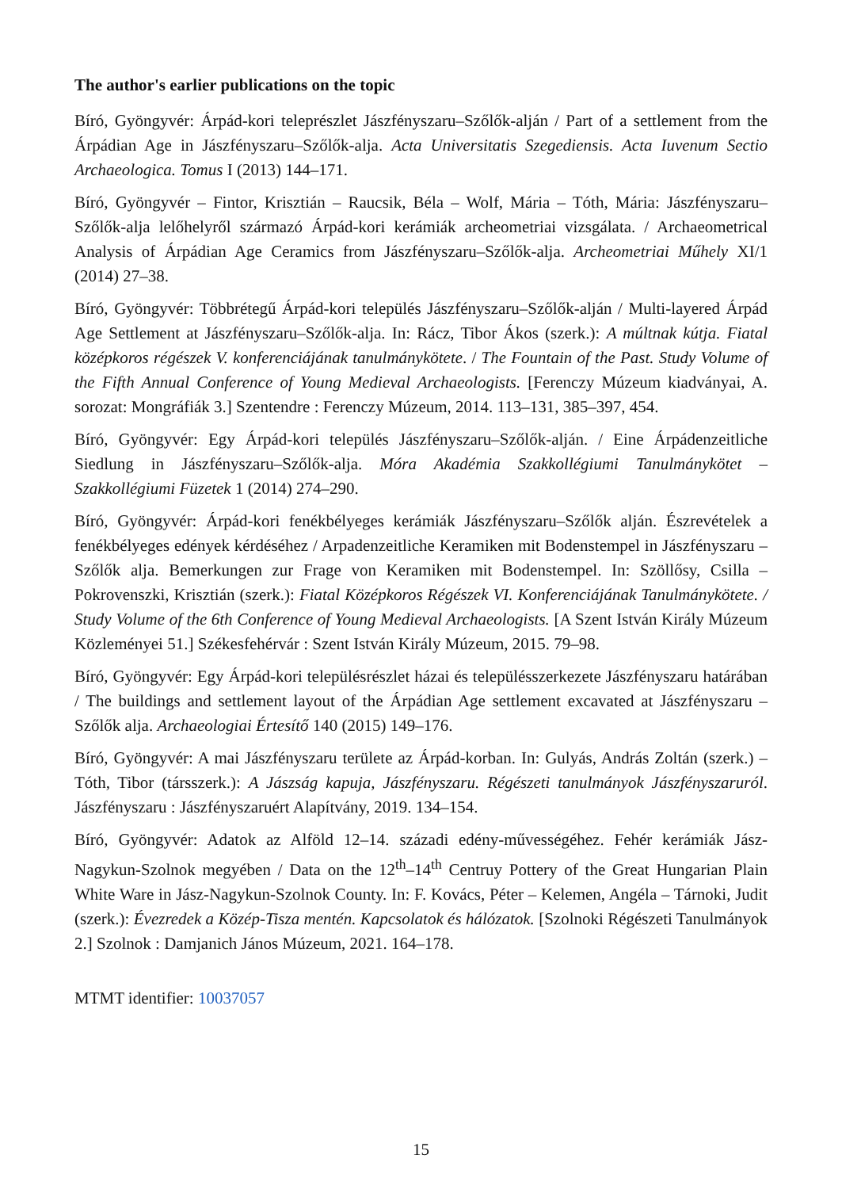The author's earlier publications on the topic
Bíró, Gyöngyvér: Árpád-kori teleprészlet Jászfényszaru–Szőlők-alján / Part of a settlement from the Árpádian Age in Jászfényszaru–Szőlők-alja. Acta Universitatis Szegediensis. Acta Iuvenum Sectio Archaeologica. Tomus I (2013) 144–171.
Bíró, Gyöngyvér – Fintor, Krisztián – Raucsik, Béla – Wolf, Mária – Tóth, Mária: Jászfényszaru–Szőlők-alja lelőhelyről származó Árpád-kori kerámiák archeometriai vizsgálata. / Archaeometrical Analysis of Árpádian Age Ceramics from Jászfényszaru–Szőlők-alja. Archeometriai Műhely XI/1 (2014) 27–38.
Bíró, Gyöngyvér: Többrétegű Árpád-kori település Jászfényszaru–Szőlők-alján / Multi-layered Árpád Age Settlement at Jászfényszaru–Szőlők-alja. In: Rácz, Tibor Ákos (szerk.): A múltnak kútja. Fiatal középkoros régészek V. konferenciájának tanulmánykötete. / The Fountain of the Past. Study Volume of the Fifth Annual Conference of Young Medieval Archaeologists. [Ferenczy Múzeum kiadványai, A. sorozat: Mongráfiák 3.] Szentendre : Ferenczy Múzeum, 2014. 113–131, 385–397, 454.
Bíró, Gyöngyvér: Egy Árpád-kori település Jászfényszaru–Szőlők-alján. / Eine Árpádenzeitliche Siedlung in Jászfényszaru–Szőlők-alja. Móra Akadémia Szakkollégiumi Tanulmánykötet – Szakkollégiumi Füzetek 1 (2014) 274–290.
Bíró, Gyöngyvér: Árpád-kori fenékbélyeges kerámiák Jászfényszaru–Szőlők alján. Észrevételek a fenékbélyeges edények kérdéséhez / Arpadenzeitliche Keramiken mit Bodenstempel in Jászfényszaru – Szőlők alja. Bemerkungen zur Frage von Keramiken mit Bodenstempel. In: Szöllősy, Csilla – Pokrovenszki, Krisztián (szerk.): Fiatal Középkoros Régészek VI. Konferenciájának Tanulmánykötete. / Study Volume of the 6th Conference of Young Medieval Archaeologists. [A Szent István Király Múzeum Közleményei 51.] Székesfehérvár : Szent István Király Múzeum, 2015. 79–98.
Bíró, Gyöngyvér: Egy Árpád-kori településrészlet házai és településszerkezete Jászfényszaru határában / The buildings and settlement layout of the Árpádian Age settlement excavated at Jászfényszaru – Szőlők alja. Archaeologiai Értesítő 140 (2015) 149–176.
Bíró, Gyöngyvér: A mai Jászfényszaru területe az Árpád-korban. In: Gulyás, András Zoltán (szerk.) – Tóth, Tibor (társszerk.): A Jászság kapuja, Jászfényszaru. Régészeti tanulmányok Jászfényszaruról. Jászfényszaru : Jászfényszaruért Alapítvány, 2019. 134–154.
Bíró, Gyöngyvér: Adatok az Alföld 12–14. századi edény-művességéhez. Fehér kerámiák Jász-Nagykun-Szolnok megyében / Data on the 12<sup>th</sup>–14<sup>th</sup> Centruy Pottery of the Great Hungarian Plain White Ware in Jász-Nagykun-Szolnok County. In: F. Kovács, Péter – Kelemen, Angéla – Tárnoki, Judit (szerk.): Évezredek a Közép-Tisza mentén. Kapcsolatok és hálózatok. [Szolnoki Régészeti Tanulmányok 2.] Szolnok : Damjanich János Múzeum, 2021. 164–178.
MTMT identifier: 10037057
15